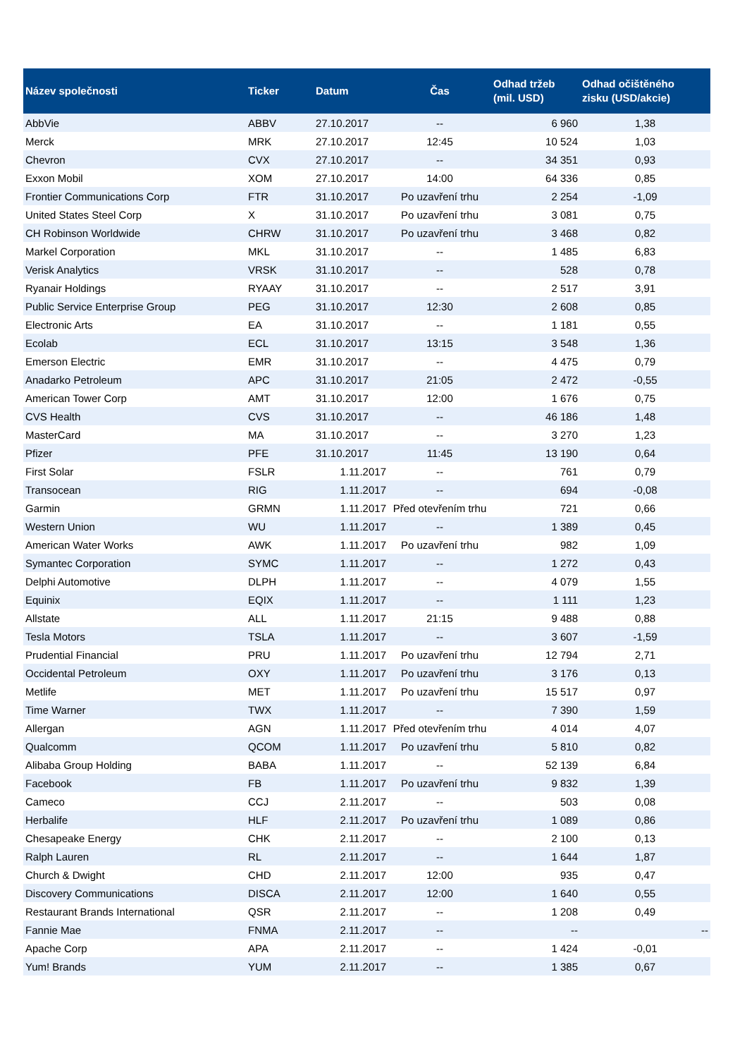| Název společnosti | Ticker | Datum | Čas | Odhad tržeb (mil. USD) | Odhad očištěného zisku (USD/akcie) |
| --- | --- | --- | --- | --- | --- |
| AbbVie | ABBV | 27.10.2017 | -- | 6 960 | 1,38 |
| Merck | MRK | 27.10.2017 | 12:45 | 10 524 | 1,03 |
| Chevron | CVX | 27.10.2017 | -- | 34 351 | 0,93 |
| Exxon Mobil | XOM | 27.10.2017 | 14:00 | 64 336 | 0,85 |
| Frontier Communications Corp | FTR | 31.10.2017 | Po uzavření trhu | 2 254 | -1,09 |
| United States Steel Corp | X | 31.10.2017 | Po uzavření trhu | 3 081 | 0,75 |
| CH Robinson Worldwide | CHRW | 31.10.2017 | Po uzavření trhu | 3 468 | 0,82 |
| Markel Corporation | MKL | 31.10.2017 | -- | 1 485 | 6,83 |
| Verisk Analytics | VRSK | 31.10.2017 | -- | 528 | 0,78 |
| Ryanair Holdings | RYAAY | 31.10.2017 | -- | 2 517 | 3,91 |
| Public Service Enterprise Group | PEG | 31.10.2017 | 12:30 | 2 608 | 0,85 |
| Electronic Arts | EA | 31.10.2017 | -- | 1 181 | 0,55 |
| Ecolab | ECL | 31.10.2017 | 13:15 | 3 548 | 1,36 |
| Emerson Electric | EMR | 31.10.2017 | -- | 4 475 | 0,79 |
| Anadarko Petroleum | APC | 31.10.2017 | 21:05 | 2 472 | -0,55 |
| American Tower Corp | AMT | 31.10.2017 | 12:00 | 1 676 | 0,75 |
| CVS Health | CVS | 31.10.2017 | -- | 46 186 | 1,48 |
| MasterCard | MA | 31.10.2017 | -- | 3 270 | 1,23 |
| Pfizer | PFE | 31.10.2017 | 11:45 | 13 190 | 0,64 |
| First Solar | FSLR | 1.11.2017 | -- | 761 | 0,79 |
| Transocean | RIG | 1.11.2017 | -- | 694 | -0,08 |
| Garmin | GRMN | 1.11.2017 | Před otevřením trhu | 721 | 0,66 |
| Western Union | WU | 1.11.2017 | -- | 1 389 | 0,45 |
| American Water Works | AWK | 1.11.2017 | Po uzavření trhu | 982 | 1,09 |
| Symantec Corporation | SYMC | 1.11.2017 | -- | 1 272 | 0,43 |
| Delphi Automotive | DLPH | 1.11.2017 | -- | 4 079 | 1,55 |
| Equinix | EQIX | 1.11.2017 | -- | 1 111 | 1,23 |
| Allstate | ALL | 1.11.2017 | 21:15 | 9 488 | 0,88 |
| Tesla Motors | TSLA | 1.11.2017 | -- | 3 607 | -1,59 |
| Prudential Financial | PRU | 1.11.2017 | Po uzavření trhu | 12 794 | 2,71 |
| Occidental Petroleum | OXY | 1.11.2017 | Po uzavření trhu | 3 176 | 0,13 |
| Metlife | MET | 1.11.2017 | Po uzavření trhu | 15 517 | 0,97 |
| Time Warner | TWX | 1.11.2017 | -- | 7 390 | 1,59 |
| Allergan | AGN | 1.11.2017 | Před otevřením trhu | 4 014 | 4,07 |
| Qualcomm | QCOM | 1.11.2017 | Po uzavření trhu | 5 810 | 0,82 |
| Alibaba Group Holding | BABA | 1.11.2017 | -- | 52 139 | 6,84 |
| Facebook | FB | 1.11.2017 | Po uzavření trhu | 9 832 | 1,39 |
| Cameco | CCJ | 2.11.2017 | -- | 503 | 0,08 |
| Herbalife | HLF | 2.11.2017 | Po uzavření trhu | 1 089 | 0,86 |
| Chesapeake Energy | CHK | 2.11.2017 | -- | 2 100 | 0,13 |
| Ralph Lauren | RL | 2.11.2017 | -- | 1 644 | 1,87 |
| Church & Dwight | CHD | 2.11.2017 | 12:00 | 935 | 0,47 |
| Discovery Communications | DISCA | 2.11.2017 | 12:00 | 1 640 | 0,55 |
| Restaurant Brands International | QSR | 2.11.2017 | -- | 1 208 | 0,49 |
| Fannie Mae | FNMA | 2.11.2017 | -- | -- | -- |
| Apache Corp | APA | 2.11.2017 | -- | 1 424 | -0,01 |
| Yum! Brands | YUM | 2.11.2017 | -- | 1 385 | 0,67 |